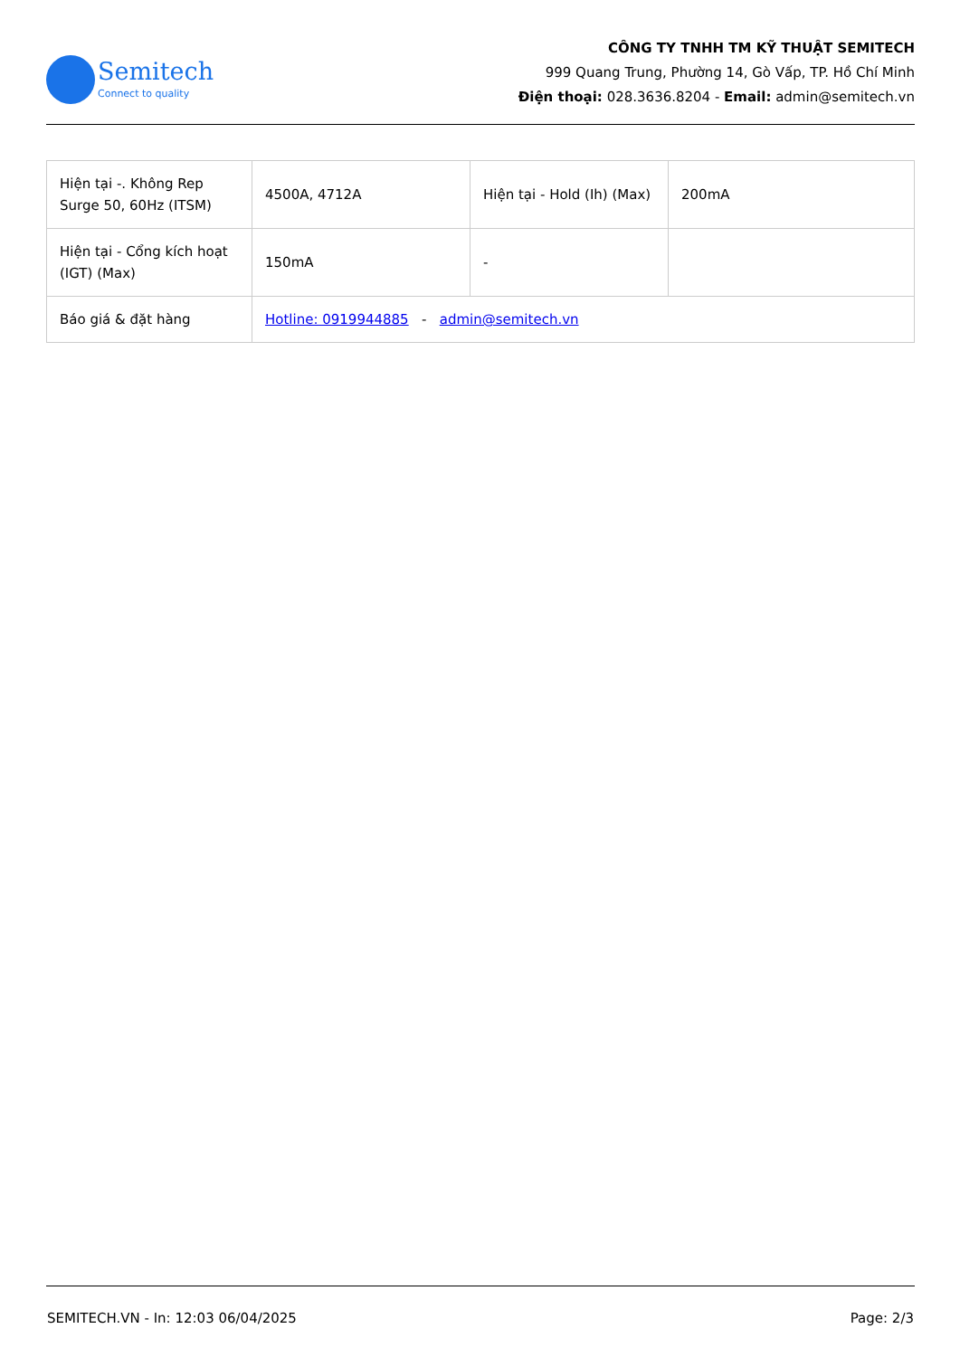Semitech
Connect to quality
CÔNG TY TNHH TM KỸ THUẬT SEMITECH
999 Quang Trung, Phường 14, Gò Vấp, TP. Hồ Chí Minh
Điện thoại: 028.3636.8204 - Email: admin@semitech.vn
| Hiện tại -. Không Rep Surge 50, 60Hz (ITSM) | 4500A, 4712A | Hiện tại - Hold (Ih) (Max) | 200mA |
| Hiện tại - Cổng kích hoạt (IGT) (Max) | 150mA | - | |
| Báo giá & đặt hàng | Hotline: 0919944885 - admin@semitech.vn | | |
SEMITECH.VN - In: 12:03 06/04/2025 Page: 2/3